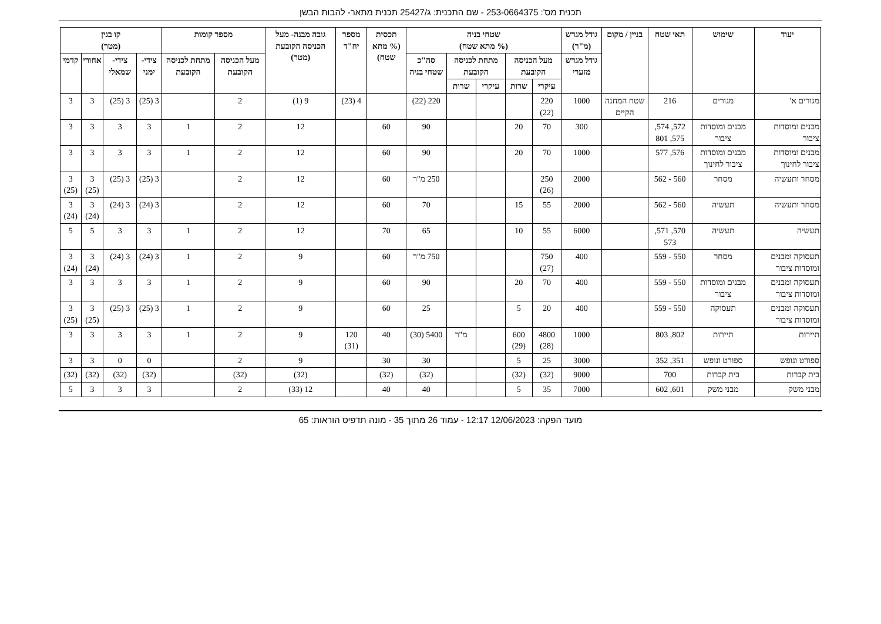תכנית מס': 253-0664375 - שם התכנית: ג/25427 תכנית מתאר- להבות הבשן
| יעוד | שימוש | תאי שטח | בניין / מקום | גודל מגרש (מ"ר) | שטחי בניה (% מתא שטח) | | | | | תכסית (% מתא שטח) | מספר יח"ד | גובה מבנה- מעל הכניסה הקובעת (מטר) | מספר קומות | | קו בנין (מטר) | | | |
| --- | --- | --- | --- | --- | --- | --- | --- | --- | --- | --- | --- | --- | --- | --- | --- | --- | --- | --- |
| | | | | גודל מגרש מזערי | מעל הכניסה הקובעת | | מתחת לכניסה הקובעת | | סה"כ שטחי בניה | | | | מעל הכניסה הקובעת | מתחת לכניסה הקובעת | צידי-ימני | צידי-שמאלי | אחורי | קדמי |
| | | | | | עיקרי | שרות | עיקרי | שרות | | | | | | | | | | |
| מגורים א' | מגורים | 216 | שטח המחנה הקיים | 1000 | 220 (22) | | | | 220 (22) | | 4 (23) | 9 (1) | 2 | | 3 (25) | 3 (25) | 3 | 3 |
| מבנים ומוסדות ציבור | מבנים ומוסדות ציבור | 572, 574, 575, 801 | | 300 | 70 | 20 | | | 90 | 60 | | 12 | 2 | 1 | 3 | 3 | 3 | 3 |
| מבנים ומוסדות ציבור לחינוך | מבנים ומוסדות ציבור לחינוך | 576, 577 | | 1000 | 70 | 20 | | | 90 | 60 | | 12 | 2 | 1 | 3 | 3 | 3 | 3 |
| מסחר ותעשיה | מסחר | 560 - 562 | | 2000 | 250 (26) | | | | 250 מ"ר | 60 | | 12 | 2 | | 3 (25) | 3 (25) | 3 (25) | 3 (25) |
| מסחר ותעשיה | תעשיה | 560 - 562 | | 2000 | 55 | 15 | | | 70 | 60 | | 12 | 2 | | 3 (24) | 3 (24) | 3 (24) | 3 (24) |
| תעשיה | תעשיה | 570, 571, 573 | | 6000 | 55 | 10 | | | 65 | 70 | | 12 | 2 | 1 | 3 | 3 | 5 | 5 |
| תעסוקה ומבנים ומוסדות ציבור | מסחר | 550 - 559 | | 400 | 750 (27) | | | | 750 מ"ר | 60 | | 9 | 2 | 1 | 3 (24) | 3 (24) | 3 (24) | 3 (24) |
| תעסוקה ומבנים ומוסדות ציבור | מבנים ומוסדות ציבור | 550 - 559 | | 400 | 70 | 20 | | | 90 | 60 | | 9 | 2 | 1 | 3 | 3 | 3 | 3 |
| תעסוקה ומבנים ומוסדות ציבור | תעסוקה | 550 - 559 | | 400 | 20 | 5 | | | 25 | 60 | | 9 | 2 | 1 | 3 (25) | 3 (25) | 3 (25) | 3 (25) |
| תיירות | תיירות | 802, 803 | | 1000 | 4800 (28) | 600 (29) | | מ"ר | 5400 (30) | 40 | 120 (31) | 9 | 2 | 1 | 3 | 3 | 3 | 3 |
| ספורט ונופש | ספורט ונופש | 351, 352 | | 3000 | 25 | 5 | | | 30 | 30 | | 9 | 2 | | 0 | 0 | 3 | 3 |
| בית קברות | בית קברות | 700 | | 9000 | (32) | (32) | | | (32) | (32) | | (32) | (32) | | (32) | (32) | (32) | (32) |
| מבני משק | מבני משק | 601, 602 | | 7000 | 35 | 5 | | | 40 | 40 | | 12 (33) | 2 | | 3 | 3 | 3 | 5 |
מועד הפקה: 12/06/2023 12:17 - עמוד 26 מתוך 35 - מונה תדפיס הוראות: 65